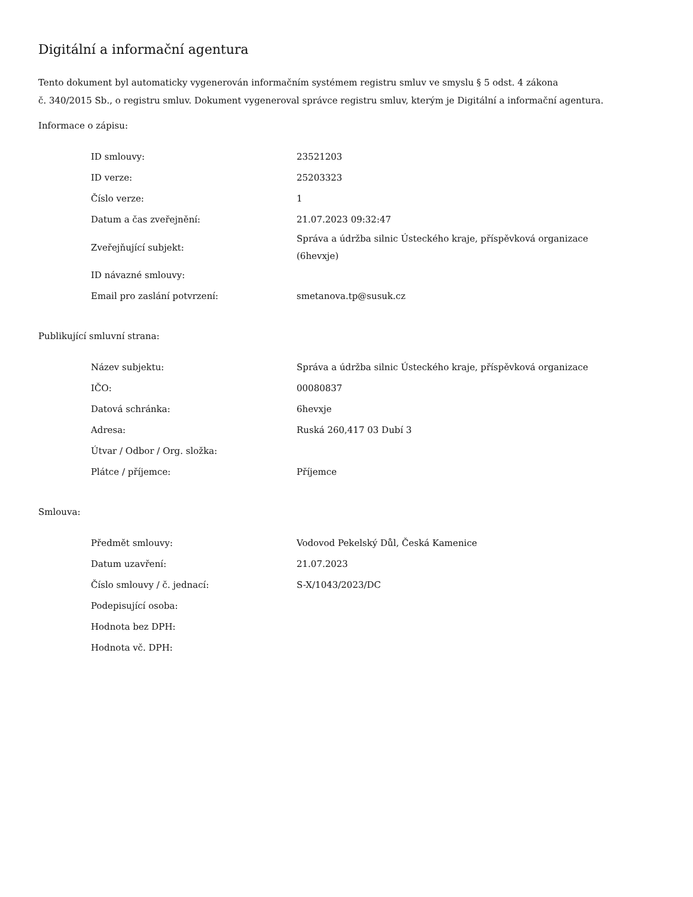Digitální a informační agentura
Tento dokument byl automaticky vygenerován informačním systémem registru smluv ve smyslu § 5 odst. 4 zákona
č. 340/2015 Sb., o registru smluv. Dokument vygeneroval správce registru smluv, kterým je Digitální a informační agentura.
Informace o zápisu:
| ID smlouvy: | 23521203 |
| ID verze: | 25203323 |
| Číslo verze: | 1 |
| Datum a čas zveřejnění: | 21.07.2023 09:32:47 |
| Zveřejňující subjekt: | Správa a údržba silnic Ústeckého kraje, příspěvková organizace (6hevxje) |
| ID návazné smlouvy: | |
| Email pro zaslání potvrzení: | smetanova.tp@susuk.cz |
Publikující smluvní strana:
| Název subjektu: | Správa a údržba silnic Ústeckého kraje, příspěvková organizace |
| IČO: | 00080837 |
| Datová schránka: | 6hevxje |
| Adresa: | Ruská 260,417 03 Dubí 3 |
| Útvar / Odbor / Org. složka: | |
| Plátce / příjemce: | Příjemce |
Smlouva:
| Předmět smlouvy: | Vodovod Pekelský Důl, Česká Kamenice |
| Datum uzavření: | 21.07.2023 |
| Číslo smlouvy / č. jednací: | S-X/1043/2023/DC |
| Podepisující osoba: | |
| Hodnota bez DPH: | |
| Hodnota vč. DPH: | |